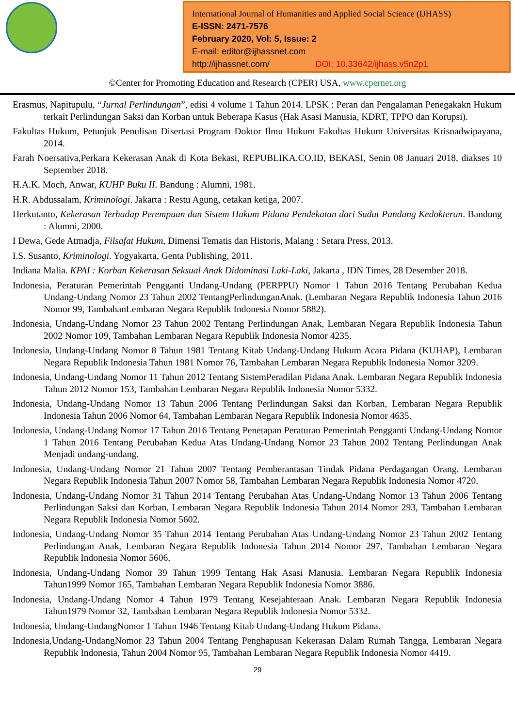International Journal of Humanities and Applied Social Science (IJHASS)
E-ISSN: 2471-7576
February 2020, Vol: 5, Issue: 2
E-mail: editor@ijhassnet.com
http://ijhassnet.com/ DOI: 10.33642/ijhass.v5n2p1
©Center for Promoting Education and Research (CPER) USA, www.cpernet.org
Erasmus, Napitupulu, “Jurnal Perlindungan”, edisi 4 volume 1 Tahun 2014. LPSK : Peran dan Pengalaman Penegakakn Hukum terkait Perlindungan Saksi dan Korban untuk Beberapa Kasus (Hak Asasi Manusia, KDRT, TPPO dan Korupsi).
Fakultas Hukum, Petunjuk Penulisan Disertasi Program Doktor Ilmu Hukum Fakultas Hukum Universitas Krisnadwipayana, 2014.
Farah Noersativa,Perkara Kekerasan Anak di Kota Bekasi, REPUBLIKA.CO.ID, BEKASI, Senin 08 Januari 2018, diakses 10 September 2018.
H.A.K. Moch, Anwar, KUHP Buku II. Bandung : Alumni, 1981.
H.R. Abdussalam, Kriminologi. Jakarta : Restu Agung, cetakan ketiga, 2007.
Herkutanto, Kekerasan Terhadap Perempuan dan Sistem Hukum Pidana Pendekatan dari Sudut Pandang Kedokteran. Bandung : Alumni, 2000.
I Dewa, Gede Atmadja, Filsafat Hukum, Dimensi Tematis dan Historis, Malang : Setara Press, 2013.
I.S. Susanto, Kriminologi. Yogyakarta, Genta Publishing, 2011.
Indiana Malia. KPAI : Korban Kekerasan Seksual Anak Didominasi Laki-Laki, Jakarta , IDN Times, 28 Desember 2018.
Indonesia, Peraturan Pemerintah Pengganti Undang-Undang (PERPPU) Nomor 1 Tahun 2016 Tentang Perubahan Kedua Undang-Undang Nomor 23 Tahun 2002 TentangPerlindunganAnak. (Lembaran Negara Republik Indonesia Tahun 2016 Nomor 99, TambahanLembaran Negara Republik Indonesia Nomor 5882).
Indonesia, Undang-Undang Nomor 23 Tahun 2002 Tentang Perlindungan Anak, Lembaran Negara Republik Indonesia Tahun 2002 Nomor 109, Tambahan Lembaran Negara Republik Indonesia Nomor 4235.
Indonesia, Undang-Undang Nomor 8 Tahun 1981 Tentang Kitab Undang-Undang Hukum Acara Pidana (KUHAP), Lembaran Negara Republik Indonesia Tahun 1981 Nomor 76, Tambahan Lembaran Negara Republik Indonesia Nomor 3209.
Indonesia, Undang-Undang Nomor 11 Tahun 2012 Tentang SistemPeradilan Pidana Anak. Lembaran Negara Republik Indonesia Tahun 2012 Nomor 153, Tambahan Lembaran Negara Republik Indonesia Nomor 5332.
Indonesia, Undang-Undang Nomor 13 Tahun 2006 Tentang Perlindungan Saksi dan Korban, Lembaran Negara Republik Indonesia Tahun 2006 Nomor 64, Tambahan Lembaran Negara Republik Indonesia Nomor 4635.
Indonesia, Undang-Undang Nomor 17 Tahun 2016 Tentang Penetapan Peraturan Pemerintah Pengganti Undang-Undang Nomor 1 Tahun 2016 Tentang Perubahan Kedua Atas Undang-Undang Nomor 23 Tahun 2002 Tentang Perlindungan Anak Menjadi undang-undang.
Indonesia, Undang-Undang Nomor 21 Tahun 2007 Tentang Pemberantasan Tindak Pidana Perdagangan Orang. Lembaran Negara Republik Indonesia Tahun 2007 Nomor 58, Tambahan Lembaran Negara Republik Indonesia Nomor 4720.
Indonesia, Undang-Undang Nomor 31 Tahun 2014 Tentang Perubahan Atas Undang-Undang Nomor 13 Tahun 2006 Tentang Perlindungan Saksi dan Korban, Lembaran Negara Republik Indonesia Tahun 2014 Nomor 293, Tambahan Lembaran Negara Republik Indonesia Nomor 5602.
Indonesia, Undang-Undang Nomor 35 Tahun 2014 Tentang Perubahan Atas Undang-Undang Nomor 23 Tahun 2002 Tentang Perlindungan Anak, Lembaran Negara Republik Indonesia Tahun 2014 Nomor 297, Tambahan Lembaran Negara Republik Indonesia Nomor 5606.
Indonesia, Undang-Undang Nomor 39 Tahun 1999 Tentang Hak Asasi Manusia. Lembaran Negara Republik Indonesia Tahun1999 Nomor 165, Tambahan Lembaran Negara Republik Indonesia Nomor 3886.
Indonesia, Undang-Undang Nomor 4 Tahun 1979 Tentang Kesejahteraan Anak. Lembaran Negara Republik Indonesia Tahun1979 Nomor 32, Tambahan Lembaran Negara Republik Indonesia Nomor 5332.
Indonesia, Undang-UndangNomor 1 Tahun 1946 Tentang Kitab Undang-Undang Hukum Pidana.
Indonesia,Undang-UndangNomor 23 Tahun 2004 Tentang Penghapusan Kekerasan Dalam Rumah Tangga, Lembaran Negara Republik Indonesia, Tahun 2004 Nomor 95, Tambahan Lembaran Negara Republik Indonesia Nomor 4419.
29